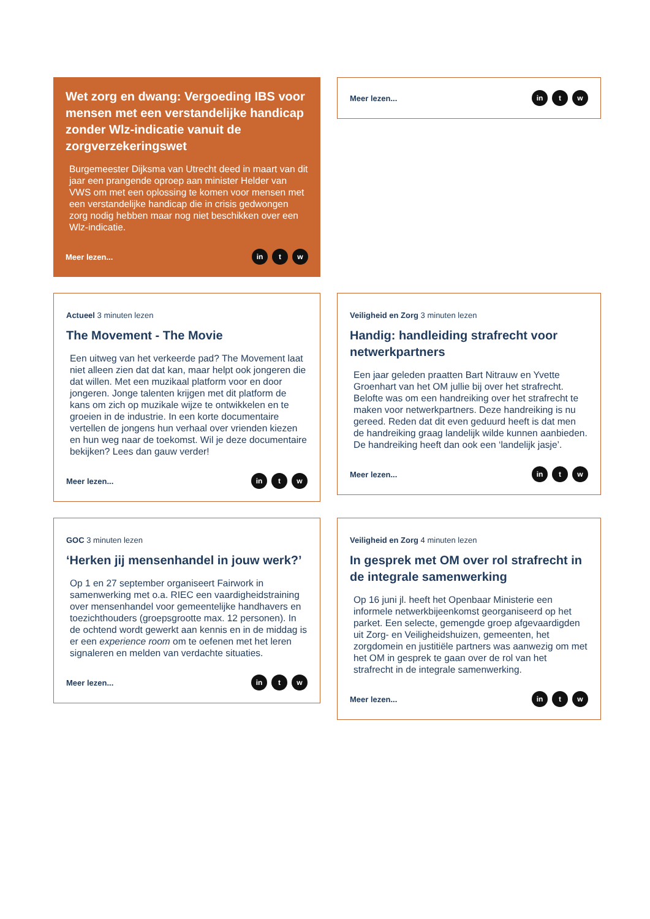Wet zorg en dwang: Vergoeding IBS voor mensen met een verstandelijke handicap zonder Wlz-indicatie vanuit de zorgverzekeringswet
Burgemeester Dijksma van Utrecht deed in maart van dit jaar een prangende oproep aan minister Helder van VWS om met een oplossing te komen voor mensen met een verstandelijke handicap die in crisis gedwongen zorg nodig hebben maar nog niet beschikken over een Wlz-indicatie.
Meer lezen... in t w
Meer lezen... in t w
Actueel 3 minuten lezen
The Movement - The Movie
Een uitweg van het verkeerde pad? The Movement laat niet alleen zien dat dat kan, maar helpt ook jongeren die dat willen. Met een muzikaal platform voor en door jongeren. Jonge talenten krijgen met dit platform de kans om zich op muzikale wijze te ontwikkelen en te groeien in de industrie. In een korte documentaire vertellen de jongens hun verhaal over vrienden kiezen en hun weg naar de toekomst. Wil je deze documentaire bekijken? Lees dan gauw verder!
Meer lezen... in t w
Veiligheid en Zorg 3 minuten lezen
Handig: handleiding strafrecht voor netwerkpartners
Een jaar geleden praatten Bart Nitrauw en Yvette Groenhart van het OM jullie bij over het strafrecht. Belofte was om een handreiking over het strafrecht te maken voor netwerkpartners. Deze handreiking is nu gereed. Reden dat dit even geduurd heeft is dat men de handreiking graag landelijk wilde kunnen aanbieden. De handreiking heeft dan ook een ‘landelijk jasje’.
Meer lezen... in t w
GOC 3 minuten lezen
‘Herken jij mensenhandel in jouw werk?’
Op 1 en 27 september organiseert Fairwork in samenwerking met o.a. RIEC een vaardigheidstraining over mensenhandel voor gemeentelijke handhavers en toezichthouders (groepsgrootte max. 12 personen). In de ochtend wordt gewerkt aan kennis en in de middag is er een experience room om te oefenen met het leren signaleren en melden van verdachte situaties.
Meer lezen... in t w
Veiligheid en Zorg 4 minuten lezen
In gesprek met OM over rol strafrecht in de integrale samenwerking
Op 16 juni jl. heeft het Openbaar Ministerie een informele netwerkbijeenkomst georganiseerd op het parket. Een selecte, gemengde groep afgevaardigden uit Zorg- en Veiligheidshuizen, gemeenten, het zorgdomein en justitiële partners was aanwezig om met het OM in gesprek te gaan over de rol van het strafrecht in de integrale samenwerking.
Meer lezen... in t w